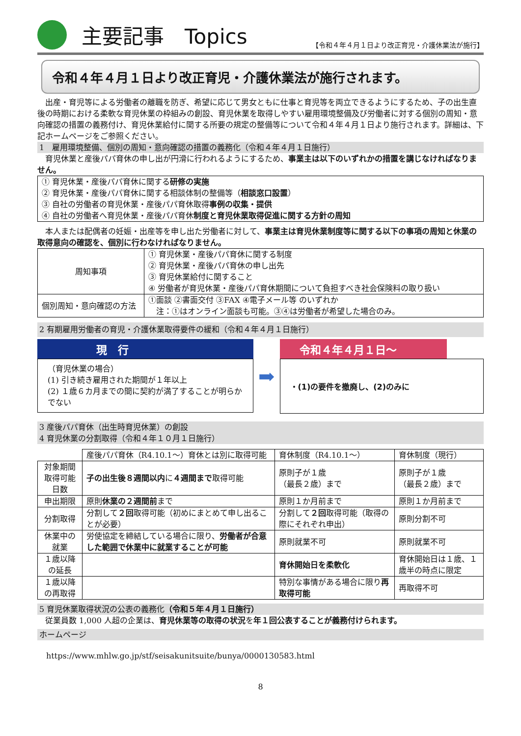主要記事　Topics 【令和４年４月１日より改正育児・介護休業法が施行】
令和４年４月１日より改正育児・介護休業法が施行されます。
　出産・育児等による労働者の離職を防ぎ、希望に応じて男女ともに仕事と育児等を両立できるようにするため、子の出生直後の時期における柔軟な育児休業の枠組みの創設、育児休業を取得しやすい雇用環境整備及び労働者に対する個別の周知・意向確認の措置の義務付け、育児休業給付に関する所要の規定の整備等について令和４年４月１日より施行されます。詳細は、下記ホームページをご参照ください。
1　雇用環境整備、個別の周知・意向確認の措置の義務化（令和４年４月１日施行）
　育児休業と産後パパ育休の申し出が円滑に行われるようにするため、事業主は以下のいずれかの措置を講じなければなりません。
① 育児休業・産後パパ育休に関する研修の実施
② 育児休業・産後パパ育休に関する相談体制の整備等（相談窓口設置）
③ 自社の労働者の育児休業・産後パパ育休取得事例の収集・提供
④ 自社の労働者へ育児休業・産後パパ育休制度と育児休業取得促進に関する方針の周知
　本人または配偶者の妊娠・出産等を申し出た労働者に対して、事業主は育児休業制度等に関する以下の事項の周知と休業の取得意向の確認を、個別に行わなければなりません。
| 周知事項 | ① 育児休業・産後パパ育休に関する制度 ② 育児休業・産後パパ育休の申し出先 ③ 育児休業給付に関すること ④ 労働者が育児休業・産後パパ育休期間について負担すべき社会保険料の取り扱い |
| 個別周知・意向確認の方法 | ①面談 ②書面交付 ③FAX ④電子メール等 のいずれか 注：①はオンライン面談も可能。③④は労働者が希望した場合のみ。 |
2 有期雇用労働者の育児・介護休業取得要件の緩和（令和４年４月１日施行）
現　行
（育児休業の場合）
(1) 引き続き雇用された期間が１年以上
(2) １歳６カ月までの間に契約が満了することが明らかでない
➡
令和４年４月１日～
・(1)の要件を撤廃し、(2)のみに
3 産後パパ育休（出生時育児休業）の創設
4 育児休業の分割取得（令和４年１０月１日施行）
| | 産後パパ育休（R4.10.1～）育休とは別に取得可能 | 育休制度（R4.10.1～） | 育休制度（現行） |
| 対象期間 取得可能日数 | 子の出生後８週間以内 に ４週間まで 取得可能 | 原則子が１歳 （最長２歳）まで | 原則子が１歳 （最長２歳）まで |
| 申出期限 | 原則 休業の２週間前 まで | 原則１か月前まで | 原則１か月前まで |
| 分割取得 | 分割して ２回 取得可能（初めにまとめて申し出ることが必要） | 分割して ２回 取得可能（取得の際にそれぞれ申出） | 原則分割不可 |
| 休業中の就業 | 労使協定を締結している場合に限り、 労働者が合意した範囲で休業中に就業することが可能 | 原則就業不可 | 原則就業不可 |
| １歳以降の延長 | | 育休開始日を柔軟化 | 育休開始日は１歳、１歳半の時点に限定 |
| １歳以降の再取得 | | 特別な事情がある場合に限り 再取得可能 | 再取得不可 |
5 育児休業取得状況の公表の義務化（令和５年４月１日施行）
　従業員数 1,000 人超の企業は、育児休業等の取得の状況を年１回公表することが義務付けられます。
ホームページ
https://www.mhlw.go.jp/stf/seisakunitsuite/bunya/0000130583.html
8